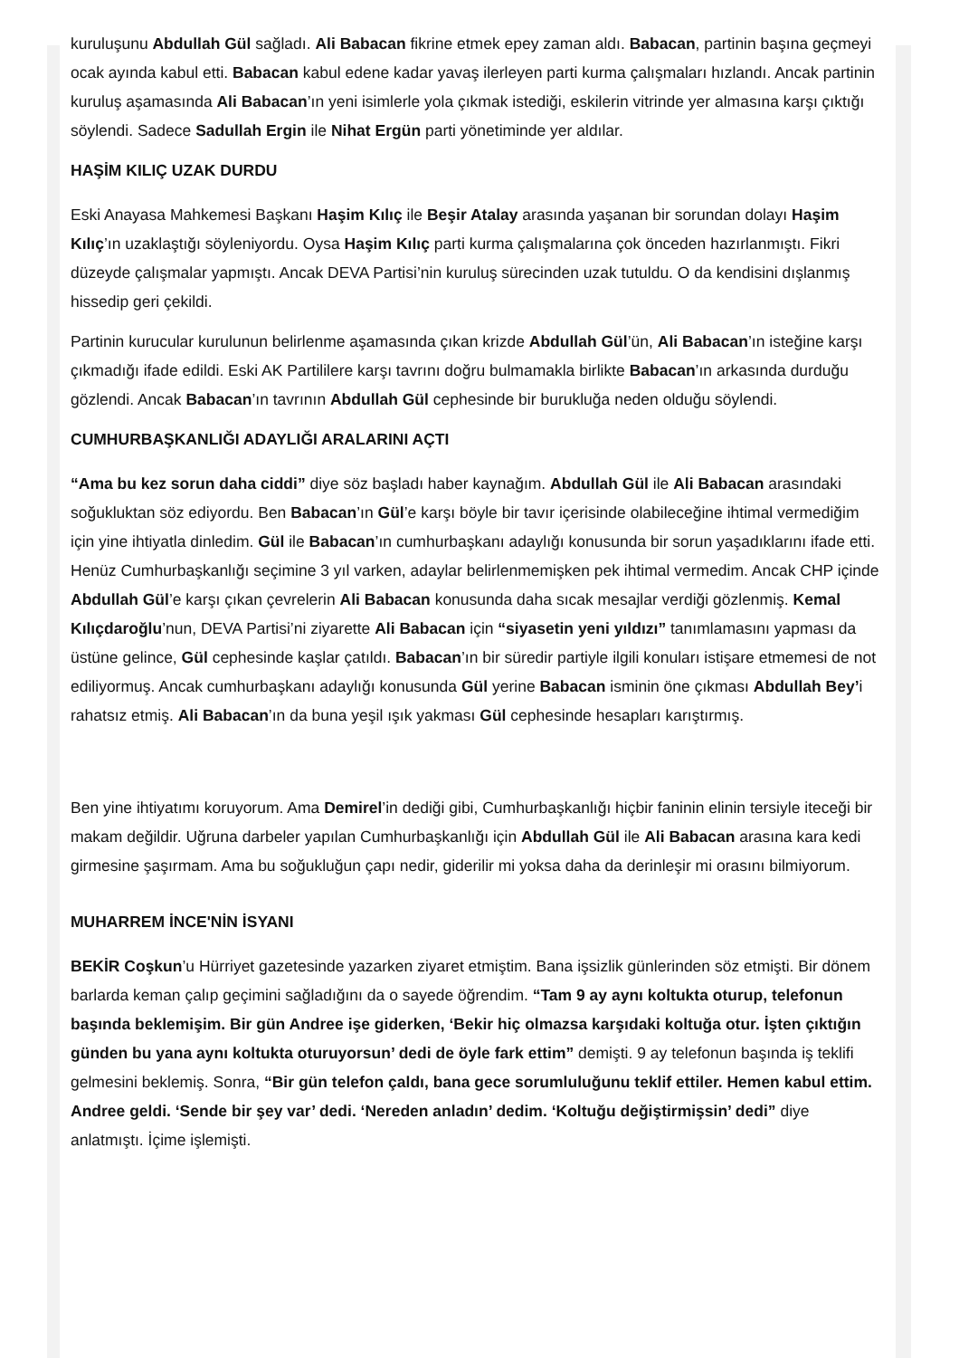kuruluşunu Abdullah Gül sağladı. Ali Babacan fikrine etmek epey zaman aldı. Babacan, partinin başına geçmeyi ocak ayında kabul etti. Babacan kabul edene kadar yavaş ilerleyen parti kurma çalışmaları hızlandı. Ancak partinin kuruluş aşamasında Ali Babacan’ın yeni isimlerle yola çıkmak istediği, eskilerin vitrinde yer almasına karşı çıktığı söylendi. Sadece Sadullah Ergin ile Nihat Ergün parti yönetiminde yer aldılar.
HAŞİM KILIÇ UZAK DURDU
Eski Anayasa Mahkemesi Başkanı Haşim Kılıç ile Beşir Atalay arasında yaşanan bir sorundan dolayı Haşim Kılıç’ın uzaklaştığı söyleniyordu. Oysa Haşim Kılıç parti kurma çalışmalarına çok önceden hazırlanmıştı. Fikri düzeyde çalışmalar yapmıştı. Ancak DEVA Partisi’nin kuruluş sürecinden uzak tutuldu. O da kendisini dışlanmış hissedip geri çekildi.
Partinin kurucular kurulunun belirlenme aşamasında çıkan krizde Abdullah Gül’ün, Ali Babacan’ın isteğine karşı çıkmadığı ifade edildi. Eski AK Partililere karşı tavrını doğru bulmamakla birlikte Babacan’ın arkasında durduğu gözlendi. Ancak Babacan’ın tavrının Abdullah Gül cephesinde bir burukluğa neden olduğu söylendi.
CUMHURBAŞKANLIĞI ADAYLIĞI ARALARINI AÇTI
“Ama bu kez sorun daha ciddi” diye söz başladı haber kaynağım. Abdullah Gül ile Ali Babacan arasındaki soğukluktan söz ediyordu. Ben Babacan’ın Gül’e karşı böyle bir tavır içerisinde olabileceğine ihtimal vermediğim için yine ihtiyatla dinledim. Gül ile Babacan’ın cumhurbaşkanı adaylığı konusunda bir sorun yaşadıklarını ifade etti. Henüz Cumhurbaşkanlığı seçimine 3 yıl varken, adaylar belirlenmemişken pek ihtimal vermedim. Ancak CHP içinde Abdullah Gül’e karşı çıkan çevrelerin Ali Babacan konusunda daha sıcak mesajlar verdiği gözlenmiş. Kemal Kılıçdaroğlu’nun, DEVA Partisi’ni ziyarette Ali Babacan için “siyasetin yeni yıldızı” tanımlamasını yapması da üstüne gelince, Gül cephesinde kaşlar çatıldı. Babacan’ın bir süredir partiyle ilgili konuları istişare etmemesi de not ediliyormuş. Ancak cumhurbaşkanı adaylığı konusunda Gül yerine Babacan isminin öne çıkması Abdullah Bey’i rahatsız etmiş. Ali Babacan’ın da buna yeşil ışık yakması Gül cephesinde hesapları karıştırmış.
Ben yine ihtiyatımı koruyorum. Ama Demirel’in dediği gibi, Cumhurbaşkanlığı hiçbir faninin elinin tersiyle iteceği bir makam değildir. Uğruna darbeler yapılan Cumhurbaşkanlığı için Abdullah Gül ile Ali Babacan arasına kara kedi girmesine şaşırmam. Ama bu soğukluğun çapı nedir, giderilir mi yoksa daha da derinleşir mi orasını bilmiyorum.
MUHARREM İNCE'NİN İSYANI
BEKİR Coşkun’u Hürriyet gazetesinde yazarken ziyaret etmiştim. Bana işsizlik günlerinden söz etmişti. Bir dönem barlarda keman çalıp geçimini sağladığını da o sayede öğrendim. “Tam 9 ay aynı koltukta oturup, telefonun başında beklemişim. Bir gün Andree işe giderken, ‘Bekir hiç olmazsa karşıdaki koltuğa otur. İşten çıktığın günden bu yana aynı koltukta oturuyorsun’ dedi de öyle fark ettim” demişti. 9 ay telefonun başında iş teklifi gelmesini beklemiş. Sonra, “Bir gün telefon çaldı, bana gece sorumluluğunu teklif ettiler. Hemen kabul ettim. Andree geldi. ‘Sende bir şey var’ dedi. ‘Nereden anladın’ dedim. ‘Koltuğu değiştirmişsin’ dedi” diye anlatmıştı. İçime işlemişti.